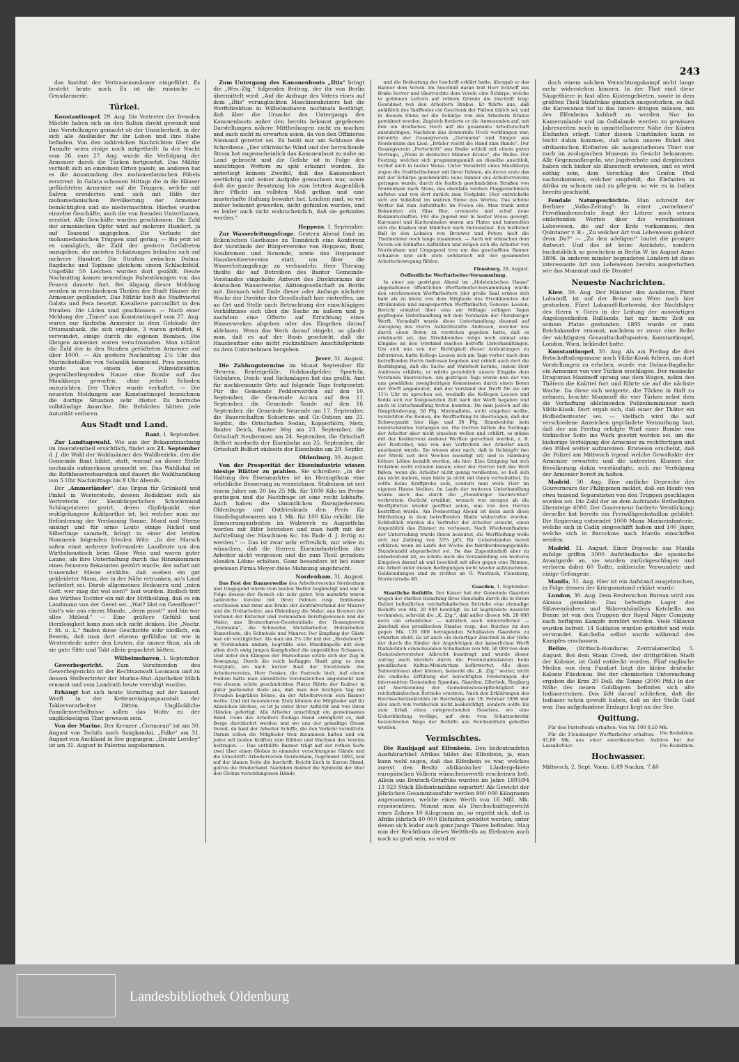243
das Institut der Vertrauensmänner eingeführt. Es besteht heute noch. Es ist die russische — Gensdarmerie.
Türkei.
Konstantinopel, 29. Aug. Die Vertreter der fremden Mächte haben sich an den Sultan direkt gewandt und ihm Vorstellungen gemacht ob der Unsicherheit, in der sich alle Ausländer für ihr Leben und ihre Habe befinden. Von den zahlreichen Nachrichten über die Tumulte seien einige noch mitgetheilt: In der Nacht vom 26. zum 27. Aug. wurde die Verfolgung der Armenier durch die Türken fortgesetzt. Das Militär verhielt sich an einzelnen Orten passiv, an anderen hat es die Ansammlung des mohamedanischen Pöbels zerstreut. In Galata schossen Mittags die in die Häuser geflüchteten Armenier auf die Truppen, welche mit Salven erwiderten und sich mit Hilfe der mohamedanischen Bevölkerung der Armenier bemächtigten und sie niedermachten. Hierbei wurden einzelne Geschäfte, auch die von fremden Unterthanen, zerstört. Alle Geschäfte wurden geschlossen. Die Zahl der armenischen Opfer wird auf mehrere Hundert, ja auf Tausend angegeben. Die Verluste der mohamedanischen Truppen sind gering. — Bis jetzt ist es unmöglich, die Zahl der gestern Getödteten anzugeben; die meisten Schätzungen belaufen sich auf mehrere Hundert. Die Straßen zwischen Dolma-Bagdsche und Tophane gleichem einem Schlachtfeld. Ungefähr 50 Leichen wurden dort gezählt. Heute Nachmittag kamen neuerdings Ruhestörungen vor, das Feuern dauerte fort. Bei Abgang dieser Meldung werden in verschiedenen Theilen der Stadt Häuser der Armenier geplündert. Das Militär hielt die Stadtviertel Galata und Pera besetzt. Kavallerie patrouillirt in den Straßen. Die Läden sind geschlossen. — Nach einer Meldung der „Times" aus Konstantinopel vom 27. Aug. waren nur fünfzehn Armenier in dem Gebäude der Ottomanbank, die sich ergaben, 3 waren getödtet, 6 verwundet, einige durch die eigenen Bomben. Die übrigen Armenier waren verschwunden. Man schätzt die Zahl der in den Straßen getödteten Armenier auf über 1000. — Als gestern Nachmittag 2½ Uhr das Marinebataillon von Selamlik kommend, Pera passirte, wurde aus einem der Polizeidirektion gegenüberliegenden Hause eine Bombe auf das Musikkorps geworfen, ohne jedoch Schaden anzurichten. Der Thäter wurde verhaftet. — Die neuesten Meldungen aus Konstantinopel bezeichnen die dortige Situation sehr düster. Es herrsche vollständige Anarchie. Die Behörden hätten jede Autorität verloren.
Aus Stadt und Land.
Bant, 1. September.
Zur Landtagswahl. Wie aus der Bekanntmachung im Inseratentheil ersichtlich, findet am 21. September d. J. die Wahl der Wahlmänner des Wahlbezirks, den die Gemeinde Bant bildet, statt, worauf an dieser Stelle nochmals aufmerksam gemacht sei. Das Wahllokal ist die Rathhausrestauration und dauert die Wahlhandlung von 5 Uhr Nachmittags bis 8 Uhr Abends.
Der „Ammerländer", das Organ für Grünkohl und Pinkel in Westerstede, dessen Redaktion sich als Vertreterin der kleinbürgerlichen Schwärmund Schöngeisterei gerirt, deren Gipfelpunkt eine wohlgelungene Kohlparthie ist, bei welcher man zur Beförderung der Verdauung Sonne, Mond und Sterne ansingt und für arme Leute einige Nickel und Silberlinge sammelt, bringt in einer der letzten Nummern folgenden frivolen Witz: „In der Marsch saßen einst mehrere befreundete Landleute um den Wirthshaustisch beim Glase Wein und waren guter Laune, als ihre Unterhaltung durch das Hinzukommen eines ferneren Bekannten gestört wurde, der sofort mit trauernder Miene erzählte, daß soeben ein gut gekleideter Mann, der in der Nähe ertrunken, an's Land befördert sei. Darob allgemeines Bedauern und „mien Gott, wer mag dat wol sien?" laut wurden. Endlich tritt des Wirthes Tochter ein mit der Mittheilung, daß es ein Landmann von der Geest sei. „Wat? blot en Geestbuer!" tönt's wie aus einem Munde, „denn prost!" und hin war alles Mitleid." — Eine größere Gefühl- und Herzlosigkeit kann man sich nicht denken. Die „Nachr. f. St. u. L." finden diese Geschichte sehr niedlich, ein Beweis, daß man dort ebenso gefühllos ist wie in Westerstede unter den Leuten, die immer thun, als ob sie gute Sitte und Takt allein gepachtet hätten.
Wilhelmshaven, 1. September.
Gewerbegericht. Zum Vorsitzenden des Gewerbegerichts ist der Rechtsanwalt Loomann und zu dessen Stellvertreter der Marine-Stat.-Apotheker Milch ernannt und vom Landrath heute vereidigt worden.
Erhängt hat sich heute Vormittag auf der kaiserl. Werft in der Kettenreinigungsanstalt der Taklervorarbeiter Ditten. Unglückliche Familienverhältnisse sollen das Motiv zu der unglückseligen That gewesen sein.
Von der Marine. Der Kreuzer „Cormoran" ist am 30. August von Tschifu nach Sangkandai, „Falke" am 31. August von Auckland in See gegangen; „Ersatz Loreley" ist am 31. August in Palermo angekommen.
Zum Untergang des Kanonenboots „Iltis" bringt die „Wes.-Ztg." folgenden Beitrag, der ihr von Berlin übermittelt wird: „Auf die Anfrage des Vaters eines auf dem „Iltis" verunglückten Maschinenheizers hat die Werftdirektion in Wilhelmshaven nochmals bestätigt, daß über die Ursache des Untergangs des Kanonenboots außer den bereits bekannt gegebenen Darstellungen nähere Mittheilungen nicht zu machen und auch nicht zu erwarten seien, da von den Offizieren Niemand gerettet sei. Es heißt nur am Schlusse des Schreibens: „Der stürmische Wind und der herrschende Strom hat augenscheinlich das Kanonenboot zu nahe an Land gebracht und die Gefahr ist in Folge des unsichtigen Wetters zu spät erkannt worden. Es unterliegt keinem Zweifel, daß das Kanonenboot seetüchtig und seiner Aufgabe gewachsen war, sowie daß die ganze Besatzung bis zum letzten Augenblick ihre Pflicht im vollsten Maß gethan und eine musterhafte Haltung bewahrt hat. Leichen sind, so viel bisher bekannt geworden, nicht gefunden worden, und es leider auch nicht wahrscheinlich, daß sie gefunden werden."
Heppens, 1. September.
Zur Wasserleitungsfrage. Gestern Abend fand im Ecken'schen Gasthause zu Tonndeich eine Konferenz der Vorstände der Bürgervereine von Heppens, Bant, Neubremen und Neuende, sowie des Heppenser Hausbesitzervereins statt, um über die Wasserleitungsfrage zu verhandeln. Herr Thiesing theilte die auf Betreiben des Banter Gemeinde-Vorstandes eingeholte Antwort des Direktoriums der deutschen Wasserwerke, Aktiengesellschaft zu Berlin mit. Darnach wird Ende dieser oder Anfangs nächster Woche der Direktor der Gesellschaft hier eintreffen, um an Ort und Stelle nach Betrachtung der einschlägigen Verhältnisse sich über die Sache zu äußern und je nachdem eine Offerte auf Errichtung eines Wasserwerkes abgeben oder das Eingehen darauf ablehnen. Wenn das Werk darauf eingeht, so glaubt man, daß es auf der Basis geschieht, daß die Hausbesitzer eine nicht rückzahlbare Anschlußprämie zu dem Unternehmen hergeben.
Jever, 31. August.
Die Zahlungstermine im Monat September für Steuern, Renteigefälle, Holzkaufgelder, Sporteln, Gebühren, Deich- und Sielumlagen hat das großh. Amt für nachbenannte Orte auf folgende Tage festgesetzt: Für die Gemeinde Fedderwarden auf den 10. September, die Gemeinde Accum auf den 11. September, die Gemeinde Sande auf den 16. September, die Gemeinde Neuende am 17. September, die Bauerschaften Schortens und Gr.-Ostiem am 21. Septbr., die Ortschaften Sedan, Kopperhörn, Metz, Banter Deich, Banter Weg am 23. September, die Ortschaft Neubremen am 24. September, die Ortschaft Belfort nordseits der Eisenbahn am 25. September, die Ortschaft Belfort südseits der Eisenbahn am 29. Septbr.
Oldenburg, 30. August.
Von der Prosperität der Eisenindustrie wissen hiesige Blätter zu prahlen. Sie schreiben: „In der Haltung des Eisenmarktes ist im Herzogthum eine erhebliche Besserung zu verzeichnen. Stabeisen ist seit einem Jahre um 20 bis 25 Mk. für 1000 Kilo im Preise gestiegen und die Nachfrage ist eine recht lebhafte. Auch haben die sämmtlichen Eisengießereien Oldenburgs und Ostfrieslands den Preis für Handelsgußwaaren um 1 Mk. für 100 Kilo erhöht. Die Erneuerungsarbeiten im Walzwerk zu Augustfehn werden mit Eifer betrieben und man hofft mit der Aufstellung der Maschinen &c. bis Ende d. J. fertig zu werden." — Das ist zwar sehr erfreulich, nur wäre zu wünschen, daß die Herren Eisenindustriellen ihre Arbeiter nicht vergessen und die zum Theil geradezu elenden Löhne erhöhen. Ganz besonders ist bei einer gewissen Firma Meyer diese Mahnung angebracht.
Nordenham, 31. August.
Das Fest der Bannerweihe des Arbeitervereins Nordenham und Umgegend wurde vom besten Wetter begünstigt und war in Folge dessen der Besuch ein sehr guter. Von auswärts waren zahlreiche Vereine mit ihren Fahnen resp. Emblemen erschienen und zwar aus Brake der Zentralverband der Maurer und die Holzarbeiter, aus Oldenburg die Maler, aus Bremen der Verband der Kutscher und verwandten Berufsgenossen und die Maler, aus Bremerhaven-Geestemünde der Gesangverein „Germania", die Schneider, Metallarbeiter, Holzarbeiter, Stauerleute, die Schmiede und Maurer. Der Empfang der Gäste war ein vorzüglicher. Als man um 2½ Uhr mit der „Bredeborch" in Nordenham ankam, begrüßte eine Musikkapelle mit dem alten doch ewig jungen Kampfeslied die ungezählten Schaaren. Und unter den Klängen der Marseillaise setzte sich der Zug in Bewegung. Durch die reich beflaggte Stadt ging es zum Festplatz, wo nach kurzer Rast der Vorsitzende des Arbeitervereins, Herr Denker, die Festrede hielt. Auf einem Podium hatte man sämmtliche Vereinszeichen angebracht und von diesem schön geschmückten Platze führte der Redner in guter packender Rede aus, daß man den heutigen Tag mit Freuden begrüßen könne, da der Arbeiterverein sein Banner weihe. Und mit besonderem Stolz können die Mitglieder auf ihr Abzeichen blicken, es ist ja unter ihrer Aufsicht und von ihren Händen gefertigt. Alle Arbeiter umschlingt ein gemeinsames Band. Denn des Arbeiters fleißige Hand ermöglicht es, daß Berge durchbohrt werden und wo uns der gewaltige Ozean trennt, da baut der Arbeiter Schiffe, die den Verkehr vermitteln. Darum sollen die Mitglieder treu zusammen halten und ein Jeder mit besten Kräften zum Blühen und Wachsen des Vereins beitragen. — Das enthüllte Banner trägt auf der rothen Seite zwei über einen Globus in einander verschlungene Hände und die Umschrift: Arbeiterverein Nordenham, Gegründet 1893, und auf der blauen Seite die Inschrift: Reicht Euch in Eurem Stand, getreu die Bruderhand. Nachdem Redner die Symbolik der über den Globus verschlungenen Hände
und die Bedeutung der Inschrift erklärt hatte, übergab er das Banner dem Verein. Im Anschluß daran trat Herr Eckhoff aus Brake hervor und überreichte dem Verein eine Schärpe, welche in goldenen Lettern auf rothem Grunde die Inschrift trug: Gewidmet von den Arbeitern Brakes. Er führte aus, daß anläßlich des Tauffestes ein Geschenk der Pathen üblich sei, und in diesem Sinne sei die Schärpe von den Arbeitern Brakes gewidmet worden. Zugleich forderte er die Anwesenden auf, mit ihm ein dreifaches Hoch auf die gesammte Arbeiterschaft auszubringen. Nachdem das donnernde Hoch verklungen war, intonirte der Gesangverein „Germania" und Sänger aus Nordenham das Lied: „Brüder reicht die Hand zum Bunde". Der Gesangverein „Fortschritt" aus Brake schloß mit einem guten Vortrage, „Wenn in deutscher Männer Kreise", die Weihe. Der Festzug, welcher sich programmgemäß an dieselbe anschloß, verlief auch in bester Weise. Unter Vorantritt eines Musikkorps zogen die Festtheilnehmer mit ihren Fahnen, als deren erste das mit der Schärpe geschmückte neue Banner des Arbeitervereins getragen wurde, durch die festlich geschmückten Straßen von Nordenham nach Atens, das ebenfalls reichen Flaggenschmuck aufwies und von dort zurück zum Festplatz. Hier entwickelte sich ein Volksfest im wahren Sinne des Wortes. Das schöne Wetter lud zum Aufenthalte im Freien ein. Man trank unter Bekannten ein Glas Bier, erneuerte und schuf neue Bekanntschaften. Für die Jugend war in bester Weise gesorgt. Karoussel und Kuchenbuden waren am Platze und tummelten sich die Knaben und Mädchen nach Herzenslust. Ein festlicher Ball in den Lokalen von Brouwer und Peters hielt die Theilnehmer noch lange zusammen. — Auch wir wünschen dem Verein ein lebhaftes Aufblühen und mögen sich die Arbeiter von Nordenham und Umgegend treu um das geschaffene Banner schaaren und sich stets solidarisch mit der gesammten Arbeiterbewegung fühlen.
Flensburg, 28. August.
Oeffentliche Werftarbeiter-Versammlung.
In einer am gestrigen Abend im „Holsteinischen Hause" abgehaltenen öffentlichen Werftarbeiter-Versammlung wurde den erschienenen Werftarbeitern (der große Saal erwies sich bald als zu klein) von dem Mitgliede des Streikkomitee der streikenden und ausgesperrten Werftarbeiter, Genosse Leesen, Bericht erstattet über eine am Mittage selbigen Tages gepflogene Unterhandlung mit dem Vorstande der Flensburger Werft. Veranlaßt wurde diese Unterhandlung diesmal auf Anregung des Herrn Aufsichtsraths Andresen, welcher uns durch einen Boten zu verstehen gegeben hatte, daß es erwünscht sei, das Streikkomitee möge noch einmal eine Eingabe an den Vorstand machen betreffs Unterhandlungen. Um sich nun von der Richtigkeit dieser Andeutungen zu informiren, hatte Kollege Leesen sich am Tage vorher nach dem betreffenden Herrn Andresen begeben und erhielt auch dort die Bestätigung, daß die Sache auf Wahrheit beruhe, indem Herr Andresen erklärte, er würde persönlich unsere Eingabe dem Vorstande überreichen. Am gestrigen Tage wurde nun der von uns gewählten zweigliedrigen Kommission durch einen Boten der Werft angedeutet, daß der Vorstand der Werft für sie um 11½ Uhr zu sprechen sei, weshalb die Kollegen Leesen und Kohls sich zur festgesetzten Zeit nach der Werft begaben und auch in Unterhandlung treten konnten. Da man jedoch auf die Hauptforderung, 30 Pfg. Minimallohn, nicht eingehen wollte, versuchten die Beiden, die Werftleitung zu überzeugen, daß der Schwerpunkt hier läge und 30 Pfg. Stundenlohn kein unverschämtes Verlangen sei. Die Herren hätten die Nothlage der Arbeiter aber nicht einsehen wollen und erklärt, es müsse mit der Konkurrenz anderer Werften gerechnet werden, z. B. der Rostocker, was von den Vertretern der Arbeiter auch anerkannt wurde. Sie wiesen aber nach, daß in Helsingör (wo der Streik seit drei Wochen beendigt ist) und in Hamburg höhere Löhne bezahlt werden, als hier. Eine Einigung hat sich trotzdem nicht erzielen lassen; einer der Herren ließ das Wort fallen: wenn die Arbeiter nicht genug verdienten, so ließ sich das nicht ändern, man hätte ja nicht mit ihnen verheirathet. Es sollte keine Kraftprobe sein, sondern man wolle Herr im eigenen Hause bleiben. Im Laufe der weiteren Unterhandlung wurde auch das durch die „Flensburger Nachrichten" verbreitete Gerücht erwähnt, wonach von morgen ab die Werftpforten wieder geöffnet seien, was von den Herren bestritten wurde. Am Donnerstag Abend ist denn auch diese Mittheilung in dem betreffenden Blatte widerrufen worden. Schließlich wurden die Vertreter der Arbeiter ersucht, einen Augenblick das Zimmer zu verlassen. Nach Wiederaufnahme der Unterredung wurde ihnen bedeutet, die Werftleitung wolle sich zur Zahlung von 33⅓ pCt. für Ueberstunden bereit erklären, wenn im Laufe der Woche die fabrikordnungsgemäße Stundenzahl abgearbeitet sei. Da das Zugeständniß aber zu unbedeutend ist, so lehnte auch die Versammlung ein weiteres Eingehen darauf ab und beschloß mit allen gegen eine Stimme, die Arbeit unter diesen Bedingungen nicht wieder aufzunehmen. Geldsendungen sind zu richten an O. Wustrack, Flensburg, Norderstraße 40.
Gaarden, 1. September.
Staatliche Beihilfe. Der Kaiser hat der Gemeinde Gaarden wegen der starken Belastung ihres Haushalts durch die in ihrem Gebiet befindlichen reichsfiskalischen Betriebe eine einmalige Beihilfe von Mk. 20 000 bewilligt. Es ist begründete Aussicht vorhanden, schreibt die „K. Ztg.", daß außer diesen Mk. 20 000 noch ein erheblicher — natürlich auch widerruflicher — Zuschuß des preußischen Staates resp. des Reiches zu den gegen Mk. 120 000 betragenden Schullasten Gaardens zu erwarten steht. Es ist auch ein derartiger Zuschuß in der Höhe der durch die Kinder der Angehörigen der kaiserlichen Werft thatsächlich erwachsenden Schullasten von Mk. 50 000 von dem Gemeindevorsteher Albrecht beantragt und wurde dieser Antrag auch kürzlich durch die Provinzialinstanzen beim preußischen Kultus-Ministerium befürwortet. Alle diese Subventionen aber können, bemerkt die „K. Ztg." weiter, nicht die endliche Erfüllung der berechtigten Forderungen der interessirten Gemeinden Spandau, Gaarden, Ellerbek, Siegburg auf Anerkennung der Gemeindesteuerpflichtigkeit der reichsfiskalischen Betriebe ersetzen. Nach den Erklärungen des Reichsschatzsekretärs im Reichstage am 19. Februar 1896 war dies auch von vornherein nicht beabsichtigt, sondern sollte bis zum Erlaß eines entsprechenden Gesetzes, wo eine Ueberbürdung vorläge, auf dem vom Schatzsekretär bezeichneten Wege der Beihilfe aus Reichsmitteln geholfen werden.
Vermischtes.
Die Raubjagd auf Elfenbein. Den bedeutendsten Ausfuhrartikel Afrikas bildet das Elfenbein, ja, man kann wohl sagen, daß das Elfenbein es war, welches zuerst den Besitz afrikanischer Ländergebiete europäischen Völkern wünschenswerth erscheinen ließ. Allein aus Deutsch-Ostafrika wurden im Jahre 1893/94 13 923 Stück Elefantenzähne exportirt! Als Gewicht der jährlichen Gesammtausfuhr werden 800 000 Kilogramm angenommen, welche einen Werth von 16 Mill. Mk. repräsentiren. Nimmt man als Durchschnittsgewicht eines Zahnes 10 Kilogramm an, so ergiebt sich, daß in Afrika jährlich 40 000 Elefanten getödtet werden, unter denen sich leider auch ganz junge Thiere befinden. Mag nun der Reichthum dieses Welttheils an Elefanten auch noch so groß sein, so wird er
doch einem solchen Vernichtungskampf nicht lange mehr widerstehen können. In der That sind diese Säugethiere in fast allen Küstengebieten, sowie in dem größten Theil Südafrikas gänzlich ausgestorben, so daß die Karawanen tief in das Innere dringen müssen, um des Elfenbeins habhaft zu werden. Nur im Kamerunlande und im Gallalande werden zu gewissen Jahreszeiten noch in unmittelbarerer Nähe der Küsten Elefanten erlegt. Unter diesen Umständen kann es leicht dahin kommen, daß schon unsere Enkel den afrikanischen Elefanten als ausgestorbenes Thier nur noch im zoologischen Museum zu Gesicht bekommen. Alle Gegenmaßregeln, wie Jagdverbote und dergleichen haben sich bisher als illusorisch erwiesen, und es wird nöthig sein, dem Vorschlag des Grafen Pfeil nachzukommen, welcher empfiehlt, die Elefanten in Afrika zu schonen und zu pflegen, so wie es in Indien bereits geschieht.
Feudale Naturgeschichte. Man schreibt der Berliner „Volks-Zeitung": In einer „vornehmen" Privatknabenschule fragt der Lehrer nach seinen einleitenden Worten über die verschiedenen Lebewesen, die auf der Erde vorkommen, den Quintaner v. R.: „Zu welcher Art von Lebewesen gehörst denn Du?" — „Zu den adeligen!" lautet die prompte Antwort. Und das ist keine Anekdote, sondern buchstäblich so geschehen in Berlin W. im August Anno 1896. In anderen minder begnadeten Ländern ist diese interessante Art von Lebewesen bereits ausgestorben wie das Mammut und die Dronte!
Neueste Nachrichten.
Kiew, 30. Aug. Der Minister des Aeußeren, Fürst Lobanoff, ist auf der Reise von Wien nach hier gestorben. Fürst Lobanoff-Rostowski, der Nachfolger des Herrn v. Giers in der Leitung der auswärtigen Angelegenheiten Rußlands, hat nur kurze Zeit an seinem Platze gestanden. 1895 wurde er zum Reichskanzler ernannt, nachdem er zuvor eine Reihe der wichtigsten Gesandtschaftsposten, Konstantinopel, London, Wien, bekleidet hatte.
Konstantinopel, 30. Aug. Als am Freitag die drei Botschaftsdragomane nach Yildiz-Kiosk fuhren, um dort Vorstellungen zu erheben, wurde vor Dolma-Bagdsche ein Armenier von vier Türken erschlagen. Der russische Dragoman Maximoff sprang aus dem Wagen, nahm den Thätern die Knüttel fort und führte sie auf die nächste Wache. Da diese sich weigerte, die Türken in Haft zu nehmen, brachte Maximoff die vier Türken nebst dem die Verhaftung ablehnenden Polizeikommissar nach Yildiz-Kiosk. Dort ergab sich, daß einer der Thäter ein Hofbedientester sei. — Vielfach wird die auf verschiedene Anzeichen gegründete Vermuthung laut, daß der am Freitag erfolgte Wurf einer Bombe von türkischer Seite ins Werk gesetzt worden sei, um die bisherige Verfolgung der Armenier zu rechtfertigen und den Pöbel weiter aufzureizen. Erwiesen erscheint, daß die Polizei am Mittwoch irgend welche Gewaltakte der Armenier erwartete und die untersten Klassen der Bevölkerung dahin verständigte, sich zur Verfolgung der Armenier bereit zu halten.
Madrid, 30. Aug. Eine amtliche Depesche des Gouverneurs der Philippinen meldet, daß ein Haufe von etwa tausend Separatisten von den Truppen geschlagen worden sei. Die Zahl der an dem Aufstande Betheiligten übersteige 4000. Der Gouverneur forderte Verstärkung; derselbe hat bereits ein Freiwilligenbataillon gebildet. Die Regierung entsendet 1000 Mann Marineinfanterie, welche sich in Cadix eingeschifft haben und 100 Jäger, welche sich in Barcelona nach Manila einschiffen werden.
Madrid, 31. August. Einer Depesche aus Manila zufolge griffen 3000 Aufständische die spanische Avantgarde an, sie wurden zurückgeschlagen und verloren dabei 60 Todte, zahlreiche Verwundete und einige Gefangene.
Manila, 31. Aug. Hier ist ein Aufstand ausgebrochen, in Folge dessen der Kriegszustand erklärt wurde.
London, 30. Aug. Dem Reuterschen Bureau wird aus Akassa gemeldet: Das befestigte Lager des Sklavenräubers und Sklavenhändlers Katchella am Benue ist von den Truppen der Royal Niger Company nach heftigem Kampfe zerstört worden. Viele Sklaven wurden befreit. 14 Soldaten wurden getödtet und viele verwundet. Katchella selbst wurde während des Kampfes erschossen.
Belize, (Britisch-Honduras Zentralamerika) 5. August. Bei dem Staun Creek, der drittgrößten Stadt der Kolonie, ist Gold entdeckt worden. Fünf englische Meilen von dem Fundort liegt die kleine deutsche Kolonie Fliedenau. Bei der chemischen Untersuchung ergaben die Erze 20 Doll. die Tonne (2000 Pfd.) In der Nähe des neuen Goldlagers befinden sich alte Indianerruinen. Das läßt darauf schließen, daß die Indianer schon gewußt haben, daß an der Stelle Gold war. Das aufgefundene Erzlager liegt an der See.
Quittung.
Für den Parteifonds erhalten: Von Nr. 100 0,50 Mk. Die Redaktion.
Für die Flensburger Werftarbeiter erhalten: 41,80 Mk. aus einer amerikanischen Auktion bei der Lassallefeier. Die Redaktion.
Hochwasser.
Mittwoch, 2. Sept. Vorm. 6,49 Nachm. 7,40
Landesbibliothek Oldenburg